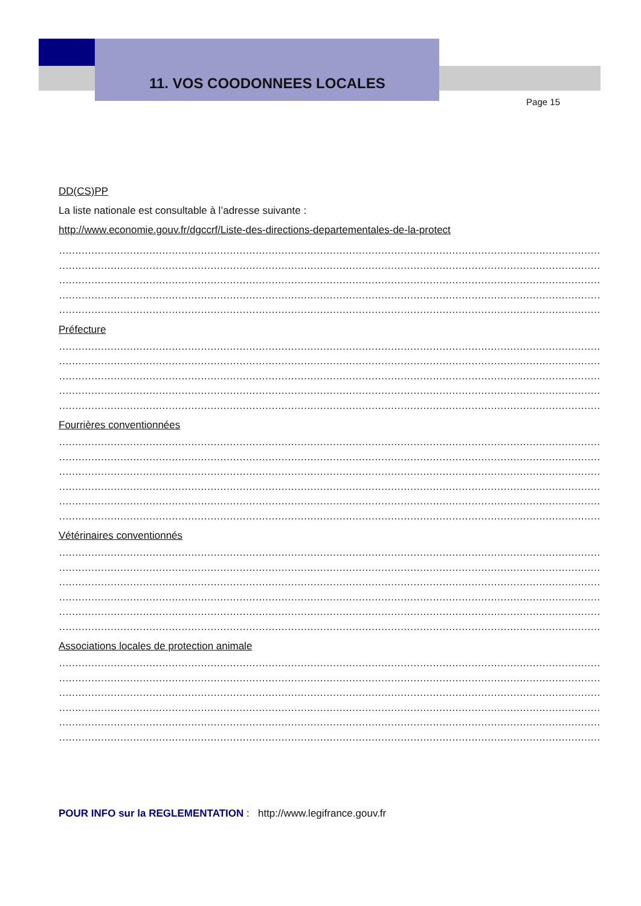11. VOS COODONNEES LOCALES
Page 15
DD(CS)PP
La liste nationale est consultable à l’adresse suivante :
http://www.economie.gouv.fr/dgccrf/Liste-des-directions-departementales-de-la-protect
………………………………………………………………………………………………………………………………………………………
………………………………………………………………………………………………………………………………………………………
………………………………………………………………………………………………………………………………………………………
………………………………………………………………………………………………………………………………………………………
………………………………………………………………………………………………………………………………………………………
Préfecture
………………………………………………………………………………………………………………………………………………………
………………………………………………………………………………………………………………………………………………………
………………………………………………………………………………………………………………………………………………………
………………………………………………………………………………………………………………………………………………………
………………………………………………………………………………………………………………………………………………………
Fourrières conventionnées
………………………………………………………………………………………………………………………………………………………
………………………………………………………………………………………………………………………………………………………
………………………………………………………………………………………………………………………………………………………
………………………………………………………………………………………………………………………………………………………
………………………………………………………………………………………………………………………………………………………
………………………………………………………………………………………………………………………………………………………
Vétérinaires conventionnés
………………………………………………………………………………………………………………………………………………………
………………………………………………………………………………………………………………………………………………………
………………………………………………………………………………………………………………………………………………………
………………………………………………………………………………………………………………………………………………………
………………………………………………………………………………………………………………………………………………………
………………………………………………………………………………………………………………………………………………………
Associations locales de protection animale
………………………………………………………………………………………………………………………………………………………
………………………………………………………………………………………………………………………………………………………
………………………………………………………………………………………………………………………………………………………
………………………………………………………………………………………………………………………………………………………
………………………………………………………………………………………………………………………………………………………
………………………………………………………………………………………………………………………………………………………
POUR INFO sur la REGLEMENTATION : http://www.legifrance.gouv.fr